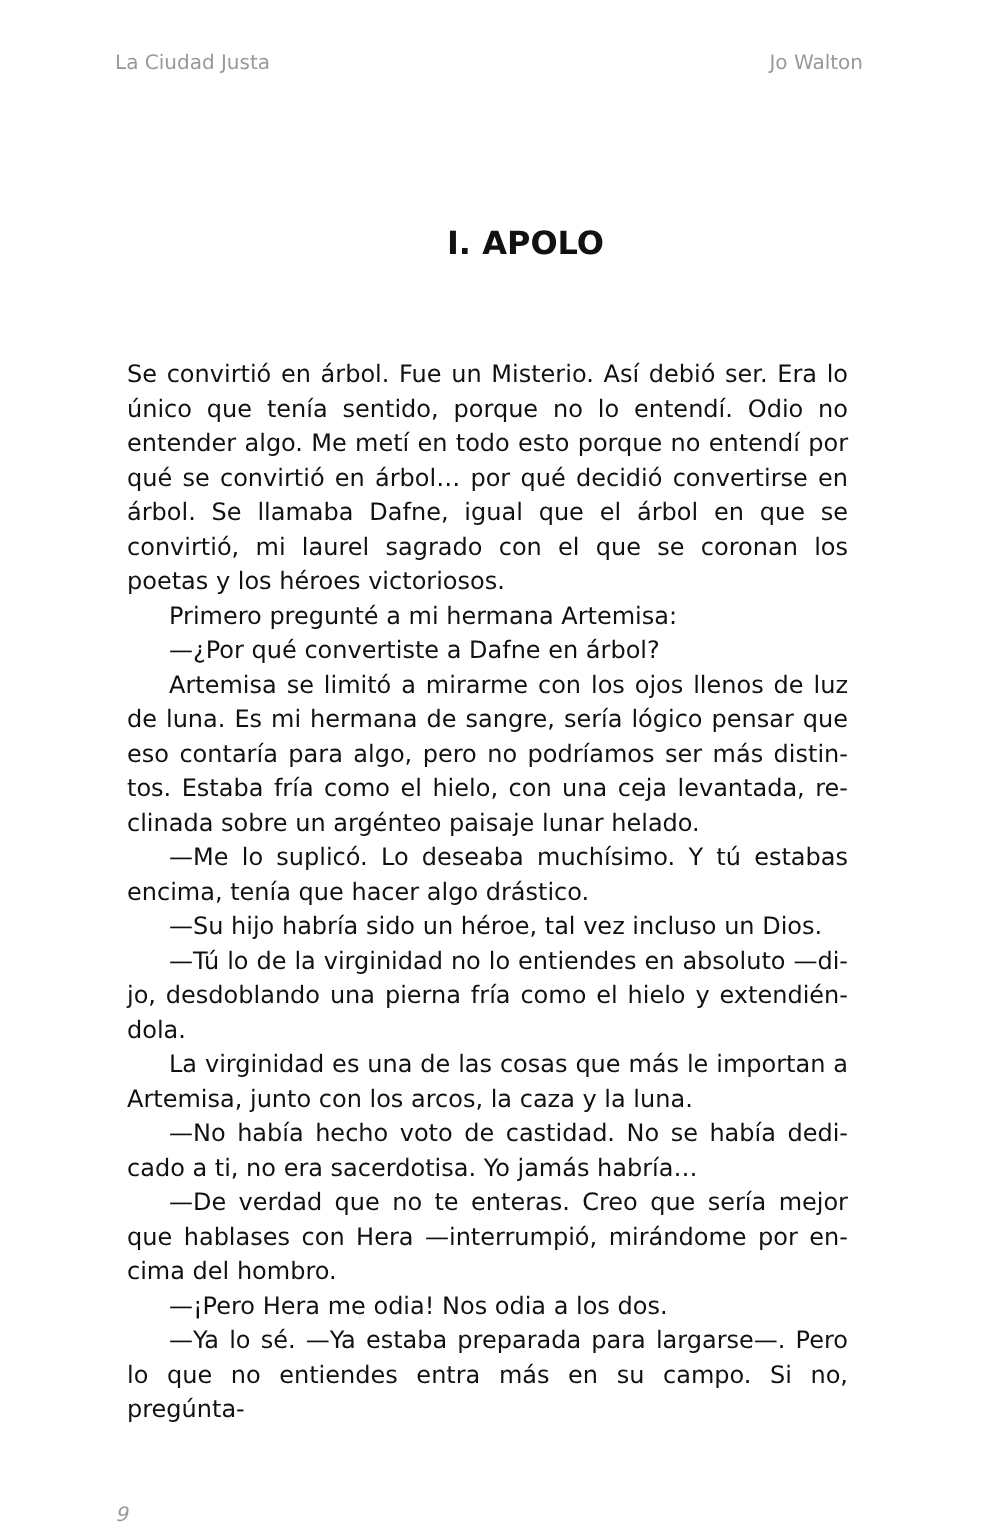La Ciudad Justa Jo Walton
I. APOLO
Se convirtió en árbol. Fue un Misterio. Así debió ser. Era lo único que tenía sentido, porque no lo entendí. Odio no entender algo. Me metí en todo esto porque no entendí por qué se convirtió en árbol… por qué decidió convertir­se en árbol. Se llamaba Dafne, igual que el árbol en que se convirtió, mi laurel sagrado con el que se coronan los poetas y los héroes victoriosos.
Primero pregunté a mi hermana Artemisa:
—¿Por qué convertiste a Dafne en árbol?
Artemisa se limitó a mirarme con los ojos llenos de luz de luna. Es mi hermana de sangre, sería lógico pensar que eso contaría para algo, pero no podríamos ser más distin­tos. Estaba fría como el hielo, con una ceja levantada, re­clinada sobre un argénteo paisaje lunar helado.
—Me lo suplicó. Lo deseaba muchísimo. Y tú estabas encima, tenía que hacer algo drástico.
—Su hijo habría sido un héroe, tal vez incluso un Dios.
—Tú lo de la virginidad no lo entiendes en absoluto —di­jo, desdoblando una pierna fría como el hielo y extendién­dola.
La virginidad es una de las cosas que más le importan a Artemisa, junto con los arcos, la caza y la luna.
—No había hecho voto de castidad. No se había dedi­cado a ti, no era sacerdotisa. Yo jamás habría…
—De verdad que no te enteras. Creo que sería mejor que hablases con Hera —interrumpió, mirándome por en­cima del hombro.
—¡Pero Hera me odia! Nos odia a los dos.
—Ya lo sé. —Ya estaba preparada para largarse—. Pero lo que no entiendes entra más en su campo. Si no, pregúnta-
9